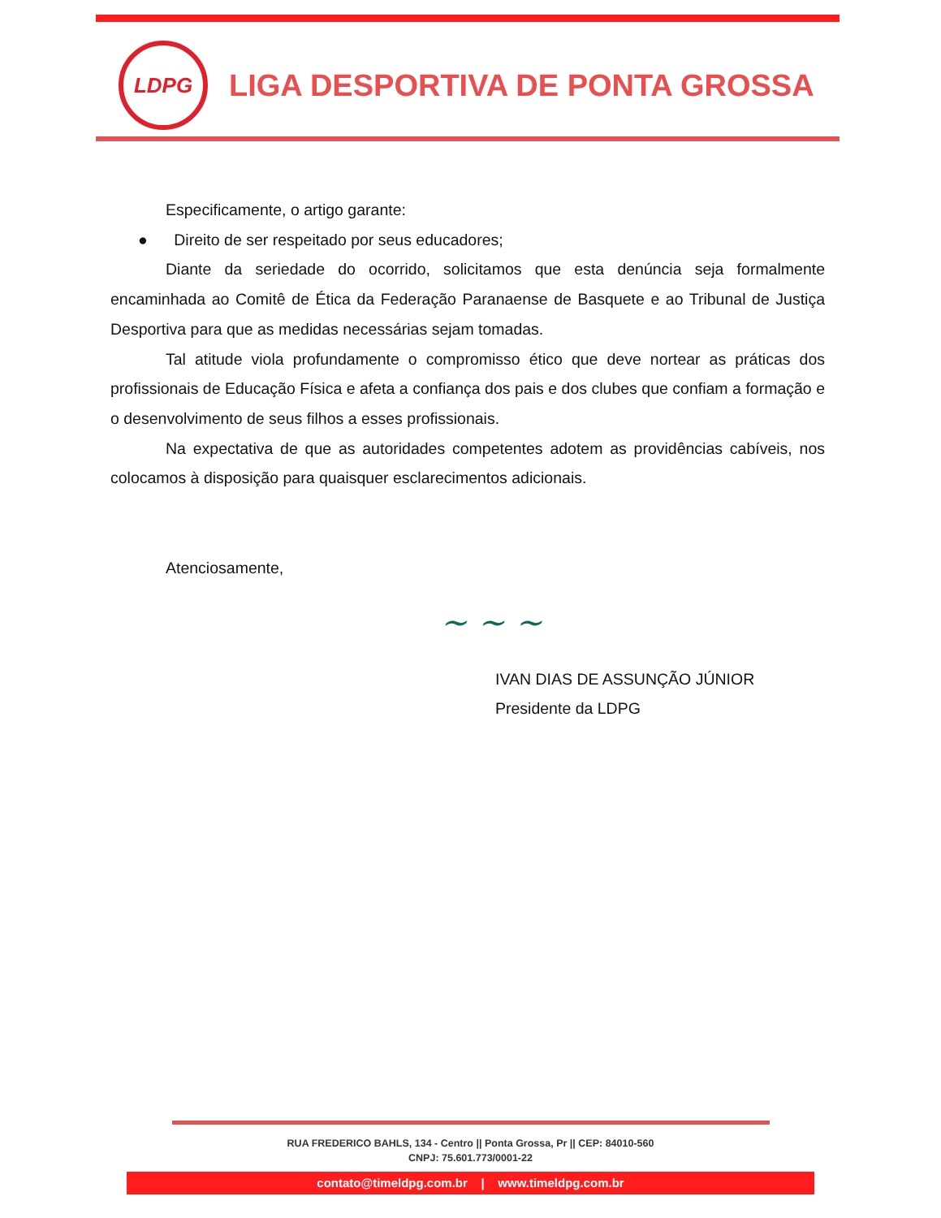LDPG
LIGA DESPORTIVA DE PONTA GROSSA
Especificamente, o artigo garante:
● Direito de ser respeitado por seus educadores;
Diante da seriedade do ocorrido, solicitamos que esta denúncia seja formalmente encaminhada ao Comitê de Ética da Federação Paranaense de Basquete e ao Tribunal de Justiça Desportiva para que as medidas necessárias sejam tomadas.
Tal atitude viola profundamente o compromisso ético que deve nortear as práticas dos profissionais de Educação Física e afeta a confiança dos pais e dos clubes que confiam a formação e o desenvolvimento de seus filhos a esses profissionais.
Na expectativa de que as autoridades competentes adotem as providências cabíveis, nos colocamos à disposição para quaisquer esclarecimentos adicionais.
Atenciosamente,
~ ~ ~
IVAN DIAS DE ASSUNÇÃO JÚNIOR
Presidente da LDPG
RUA FREDERICO BAHLS, 134 - Centro || Ponta Grossa, Pr || CEP: 84010-560
CNPJ: 75.601.773/0001-22
contato@timeldpg.com.br | www.timeldpg.com.br